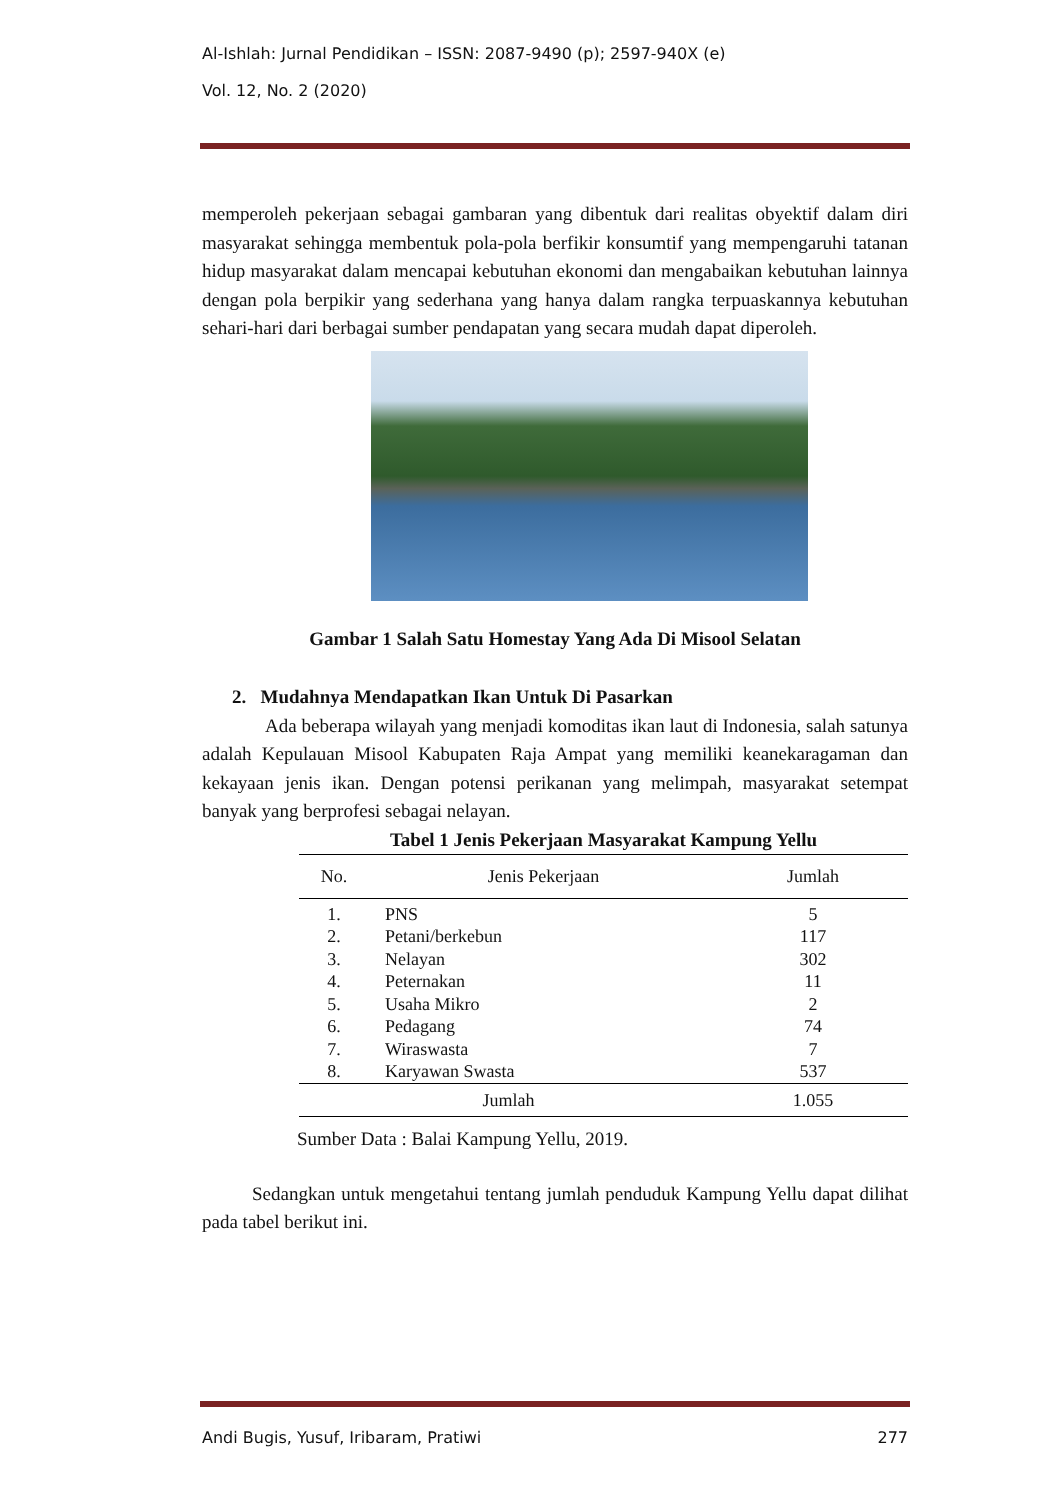Al-Ishlah: Jurnal Pendidikan – ISSN: 2087-9490 (p); 2597-940X (e)
Vol. 12, No. 2 (2020)
memperoleh pekerjaan sebagai gambaran yang dibentuk dari realitas obyektif dalam diri masyarakat sehingga membentuk pola-pola berfikir konsumtif yang mempengaruhi tatanan hidup masyarakat dalam mencapai kebutuhan ekonomi dan mengabaikan kebutuhan lainnya dengan pola berpikir yang sederhana yang hanya dalam rangka terpuaskannya kebutuhan sehari-hari dari berbagai sumber pendapatan yang secara mudah dapat diperoleh.
Gambar 1 Salah Satu Homestay Yang Ada Di Misool Selatan
2. Mudahnya Mendapatkan Ikan Untuk Di Pasarkan
Ada beberapa wilayah yang menjadi komoditas ikan laut di Indonesia, salah satunya adalah Kepulauan Misool Kabupaten Raja Ampat yang memiliki keanekaragaman dan kekayaan jenis ikan. Dengan potensi perikanan yang melimpah, masyarakat setempat banyak yang berprofesi sebagai nelayan.
Tabel 1 Jenis Pekerjaan Masyarakat Kampung Yellu
| No. | Jenis Pekerjaan | Jumlah |
| --- | --- | --- |
| 1. | PNS | 5 |
| 2. | Petani/berkebun | 117 |
| 3. | Nelayan | 302 |
| 4. | Peternakan | 11 |
| 5. | Usaha Mikro | 2 |
| 6. | Pedagang | 74 |
| 7. | Wiraswasta | 7 |
| 8. | Karyawan Swasta | 537 |
| Jumlah | | 1.055 |
Sumber Data : Balai Kampung Yellu, 2019.
Sedangkan untuk mengetahui tentang jumlah penduduk Kampung Yellu dapat dilihat pada tabel berikut ini.
Andi Bugis, Yusuf, Iribaram, Pratiwi 277